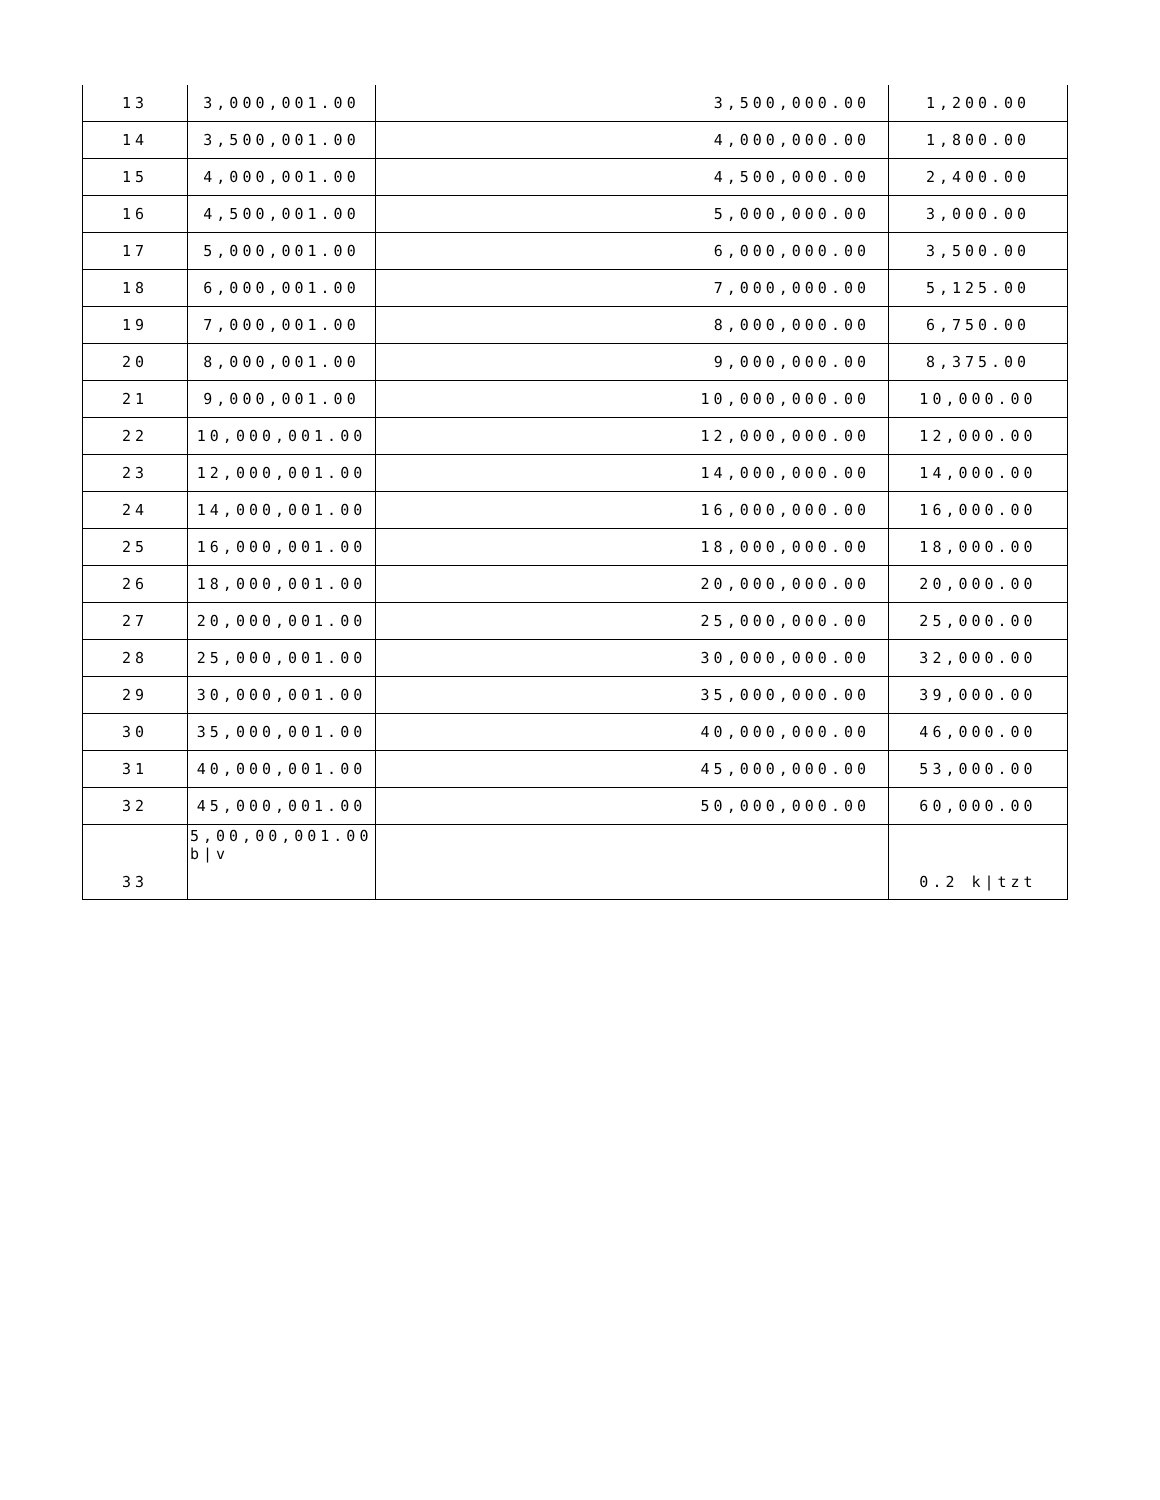| 13 | 3,000,001.00 | 3,500,000.00 | 1,200.00 |
| 14 | 3,500,001.00 | 4,000,000.00 | 1,800.00 |
| 15 | 4,000,001.00 | 4,500,000.00 | 2,400.00 |
| 16 | 4,500,001.00 | 5,000,000.00 | 3,000.00 |
| 17 | 5,000,001.00 | 6,000,000.00 | 3,500.00 |
| 18 | 6,000,001.00 | 7,000,000.00 | 5,125.00 |
| 19 | 7,000,001.00 | 8,000,000.00 | 6,750.00 |
| 20 | 8,000,001.00 | 9,000,000.00 | 8,375.00 |
| 21 | 9,000,001.00 | 10,000,000.00 | 10,000.00 |
| 22 | 10,000,001.00 | 12,000,000.00 | 12,000.00 |
| 23 | 12,000,001.00 | 14,000,000.00 | 14,000.00 |
| 24 | 14,000,001.00 | 16,000,000.00 | 16,000.00 |
| 25 | 16,000,001.00 | 18,000,000.00 | 18,000.00 |
| 26 | 18,000,001.00 | 20,000,000.00 | 20,000.00 |
| 27 | 20,000,001.00 | 25,000,000.00 | 25,000.00 |
| 28 | 25,000,001.00 | 30,000,000.00 | 32,000.00 |
| 29 | 30,000,001.00 | 35,000,000.00 | 39,000.00 |
| 30 | 35,000,001.00 | 40,000,000.00 | 46,000.00 |
| 31 | 40,000,001.00 | 45,000,000.00 | 53,000.00 |
| 32 | 45,000,001.00 | 50,000,000.00 | 60,000.00 |
| 33 | 5,00,00,001.00 b/v | | 0.2 k/tzt |